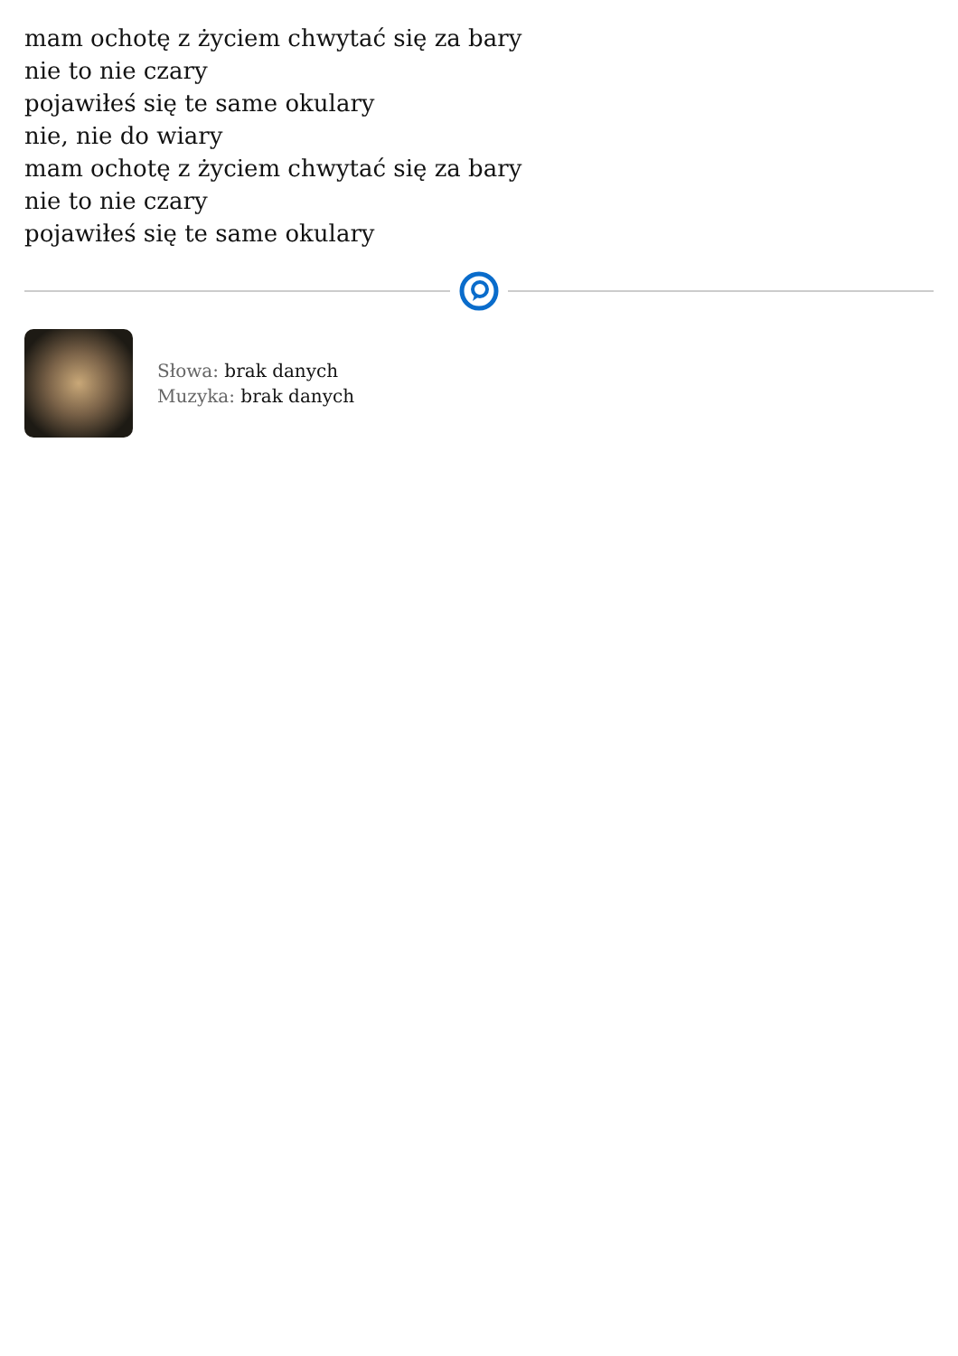mam ochotę z życiem chwytać się za bary
nie to nie czary
pojawiłeś się te same okulary
nie, nie do wiary
mam ochotę z życiem chwytać się za bary
nie to nie czary
pojawiłeś się te same okulary
Słowa: brak danych
Muzyka: brak danych